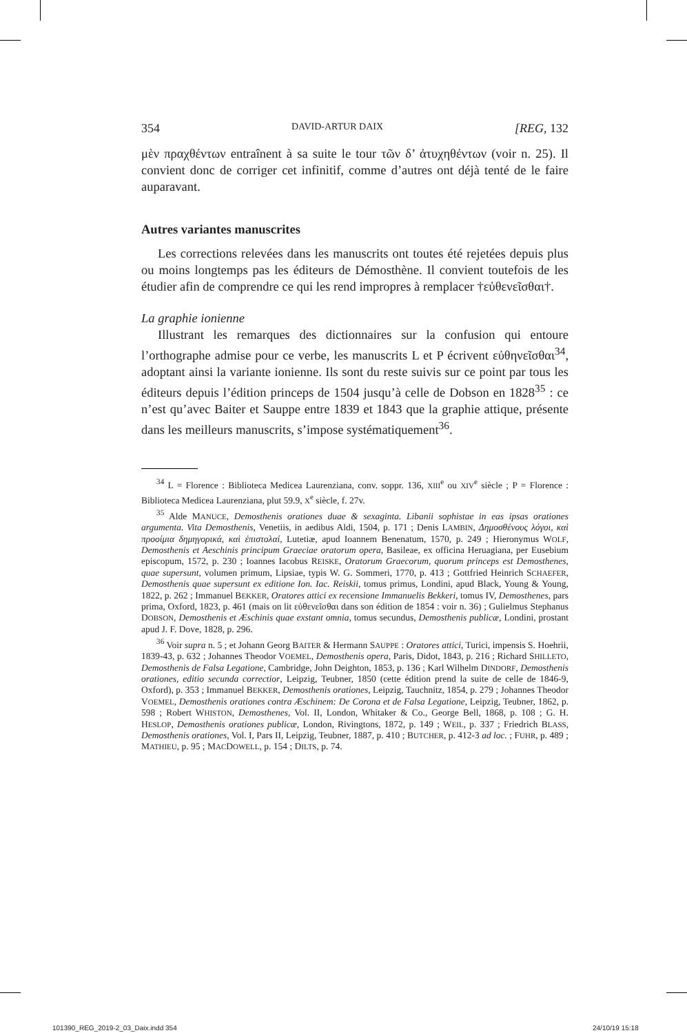354 DAVID-ARTUR DAIX [REG, 132
μὲν πραχθέντων entraînent à sa suite le tour τῶν δ’ ἀτυχηθέντων (voir n. 25). Il convient donc de corriger cet infinitif, comme d’autres ont déjà tenté de le faire auparavant.
Autres variantes manuscrites
Les corrections relevées dans les manuscrits ont toutes été rejetées depuis plus ou moins longtemps pas les éditeurs de Démosthène. Il convient toutefois de les étudier afin de comprendre ce qui les rend impropres à remplacer †εὐθενεῖσθαι†.
La graphie ionienne
Illustrant les remarques des dictionnaires sur la confusion qui entoure l’orthographe admise pour ce verbe, les manuscrits L et P écrivent εὐθηνεῖσθαι<sup>34</sup>, adoptant ainsi la variante ionienne. Ils sont du reste suivis sur ce point par tous les éditeurs depuis l’édition princeps de 1504 jusqu’à celle de Dobson en 1828<sup>35</sup> : ce n’est qu’avec Baiter et Sauppe entre 1839 et 1843 que la graphie attique, présente dans les meilleurs manuscrits, s’impose systématiquement<sup>36</sup>.
<sup>34</sup> L = Florence : Biblioteca Medicea Laurenziana, conv. soppr. 136, XIII<sup>e</sup> ou XIV<sup>e</sup> siècle ; P = Florence : Biblioteca Medicea Laurenziana, plut 59.9, X<sup>e</sup> siècle, f. 27v.
<sup>35</sup> Alde MANUCE, Demosthenis orationes duae & sexaginta. Libanii sophistae in eas ipsas orationes argumenta. Vita Demosthenis, Venetiis, in aedibus Aldi, 1504, p. 171 ; Denis LAMBIN, Δημοσθένους λόγοι, καὶ προοίμια δημηγορικά, καὶ ἐπιστολαί, Lutetiæ, apud Ioannem Benenatum, 1570, p. 249 ; Hieronymus WOLF, Demosthenis et Aeschinis principum Graeciae oratorum opera, Basileae, ex officina Heruagiana, per Eusebium episcopum, 1572, p. 230 ; Ioannes Iacobus REISKE, Oratorum Graecorum, quorum princeps est Demosthenes, quae supersunt, volumen primum, Lipsiae, typis W. G. Sommeri, 1770, p. 413 ; Gottfried Heinrich SCHAEFER, Demosthenis quae supersunt ex editione Ion. Iac. Reiskii, tomus primus, Londini, apud Black, Young & Young, 1822, p. 262 ; Immanuel BEKKER, Oratores attici ex recensione Immanuelis Bekkeri, tomus IV, Demosthenes, pars prima, Oxford, 1823, p. 461 (mais on lit εὐθενεῖσθαι dans son édition de 1854 : voir n. 36) ; Gulielmus Stephanus DOBSON, Demosthenis et Æschinis quae exstant omnia, tomus secundus, Demosthenis publicæ, Londini, prostant apud J. F. Dove, 1828, p. 296.
<sup>36</sup> Voir supra n. 5 ; et Johann Georg BAITER & Hermann SAUPPE : Oratores attici, Turici, impensis S. Hoehrii, 1839-43, p. 632 ; Johannes Theodor VOEMEL, Demosthenis opera, Paris, Didot, 1843, p. 216 ; Richard SHILLETO, Demosthenis de Falsa Legatione, Cambridge, John Deighton, 1853, p. 136 ; Karl Wilhelm DINDORF, Demosthenis orationes, editio secunda correctior, Leipzig, Teubner, 1850 (cette édition prend la suite de celle de 1846-9, Oxford), p. 353 ; Immanuel BEKKER, Demosthenis orationes, Leipzig, Tauchnitz, 1854, p. 279 ; Johannes Theodor VOEMEL, Demosthenis orationes contra Æschinem: De Corona et de Falsa Legatione, Leipzig, Teubner, 1862, p. 598 ; Robert WHISTON, Demosthenes, Vol. II, London, Whitaker & Co., George Bell, 1868, p. 108 ; G. H. HESLOP, Demosthenis orationes publicæ, London, Rivingtons, 1872, p. 149 ; WEIL, p. 337 ; Friedrich BLASS, Demosthenis orationes, Vol. I, Pars II, Leipzig, Teubner, 1887, p. 410 ; BUTCHER, p. 412-3 ad loc. ; FUHR, p. 489 ; MATHIEU, p. 95 ; MACDOWELL, p. 154 ; DILTS, p. 74.
101390_REG_2019-2_03_Daix.indd 354
24/10/19 15:18